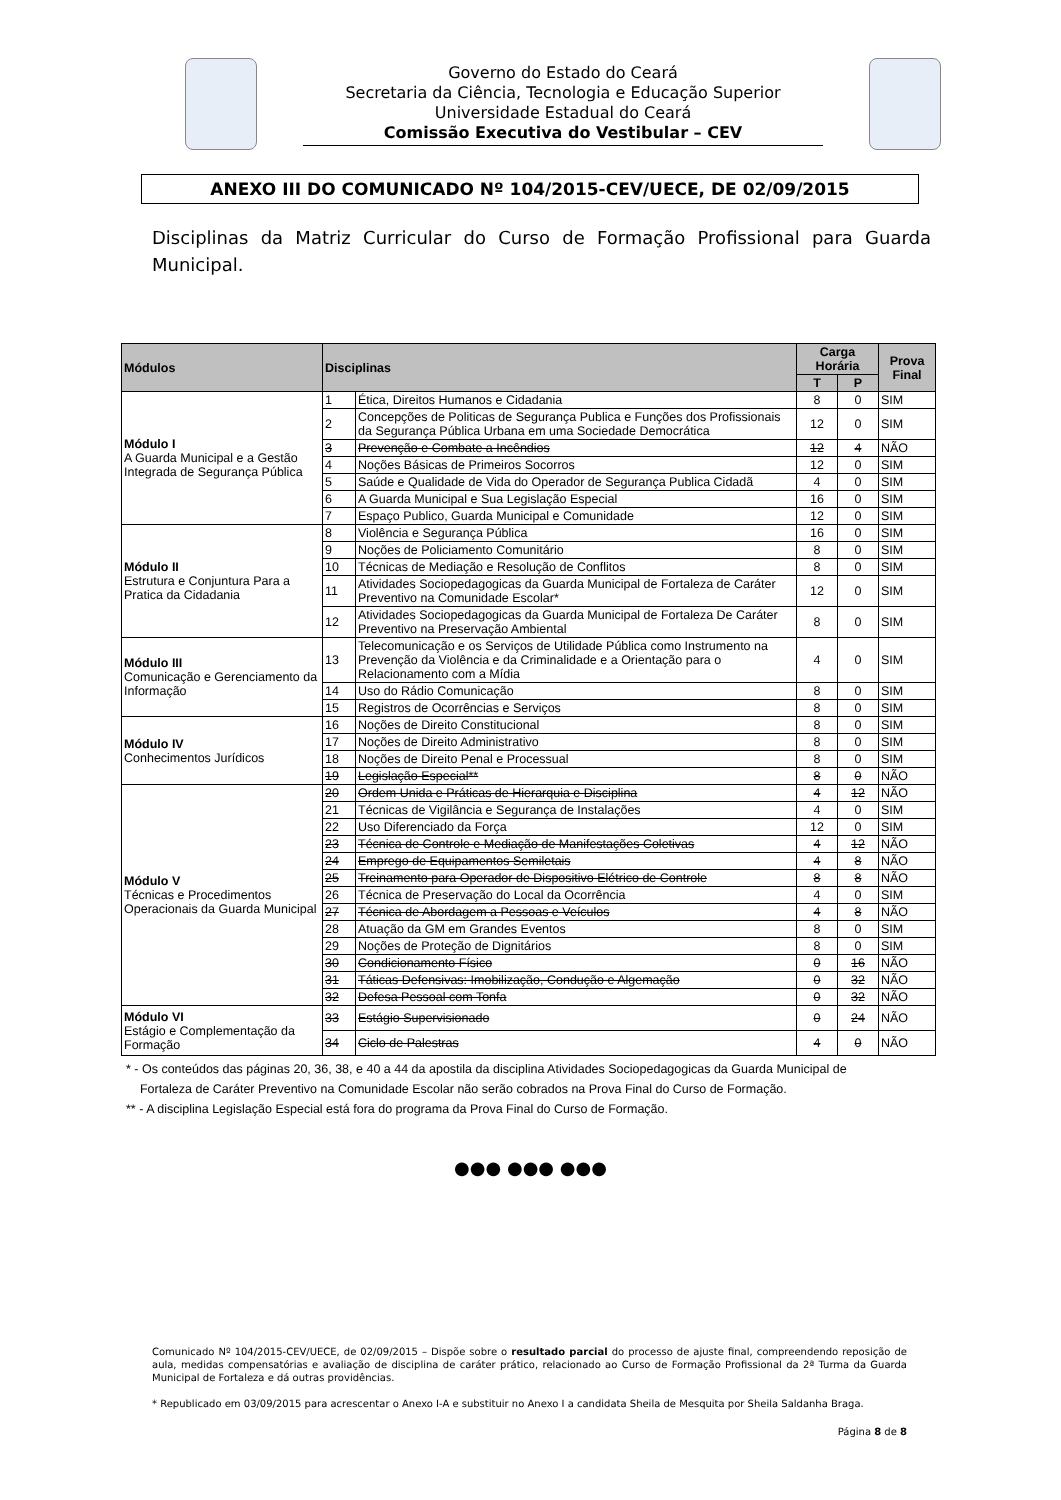Governo do Estado do Ceará
Secretaria da Ciência, Tecnologia e Educação Superior
Universidade Estadual do Ceará
Comissão Executiva do Vestibular – CEV
ANEXO III DO COMUNICADO Nº 104/2015-CEV/UECE, DE 02/09/2015
Disciplinas da Matriz Curricular do Curso de Formação Profissional para Guarda Municipal.
| Módulos | Disciplinas | | Carga Horária | | Prova Final |
| --- | --- | --- | --- | --- | --- |
| | | | T | P | |
| Módulo I A Guarda Municipal e a Gestão Integrada de Segurança Pública | 1 | Ética, Direitos Humanos e Cidadania | 8 | 0 | SIM |
| | 2 | Concepções de Politicas de Segurança Publica e Funções dos Profissionais da Segurança Pública Urbana em uma Sociedade Democrática | 12 | 0 | SIM |
| | 3 | Prevenção e Combate a Incêndios | 12 | 4 | NÃO |
| | 4 | Noções Básicas de Primeiros Socorros | 12 | 0 | SIM |
| | 5 | Saúde e Qualidade de Vida do Operador de Segurança Publica Cidadã | 4 | 0 | SIM |
| | 6 | A Guarda Municipal e Sua Legislação Especial | 16 | 0 | SIM |
| | 7 | Espaço Publico, Guarda Municipal e Comunidade | 12 | 0 | SIM |
| Módulo II Estrutura e Conjuntura Para a Pratica da Cidadania | 8 | Violência e Segurança Pública | 16 | 0 | SIM |
| | 9 | Noções de Policiamento Comunitário | 8 | 0 | SIM |
| | 10 | Técnicas de Mediação e Resolução de Conflitos | 8 | 0 | SIM |
| | 11 | Atividades Sociopedagogicas da Guarda Municipal de Fortaleza de Caráter Preventivo na Comunidade Escolar* | 12 | 0 | SIM |
| | 12 | Atividades Sociopedagogicas da Guarda Municipal de Fortaleza De Caráter Preventivo na Preservação Ambiental | 8 | 0 | SIM |
| Módulo III Comunicação e Gerenciamento da Informação | 13 | Telecomunicação e os Serviços de Utilidade Pública como Instrumento na Prevenção da Violência e da Criminalidade e a Orientação para o Relacionamento com a Mídia | 4 | 0 | SIM |
| | 14 | Uso do Rádio Comunicação | 8 | 0 | SIM |
| | 15 | Registros de Ocorrências e Serviços | 8 | 0 | SIM |
| Módulo IV Conhecimentos Jurídicos | 16 | Noções de Direito Constitucional | 8 | 0 | SIM |
| | 17 | Noções de Direito Administrativo | 8 | 0 | SIM |
| | 18 | Noções de Direito Penal e Processual | 8 | 0 | SIM |
| | 19 | Legislação Especial** | 8 | 0 | NÃO |
| Módulo V Técnicas e Procedimentos Operacionais da Guarda Municipal | 20 | Ordem Unida e Práticas de Hierarquia e Disciplina | 4 | 12 | NÃO |
| | 21 | Técnicas de Vigilância e Segurança de Instalações | 4 | 0 | SIM |
| | 22 | Uso Diferenciado da Força | 12 | 0 | SIM |
| | 23 | Técnica de Controle e Mediação de Manifestações Coletivas | 4 | 12 | NÃO |
| | 24 | Emprego de Equipamentos Semiletais | 4 | 8 | NÃO |
| | 25 | Treinamento para Operador de Dispositivo Elétrico de Controle | 8 | 8 | NÃO |
| | 26 | Técnica de Preservação do Local da Ocorrência | 4 | 0 | SIM |
| | 27 | Técnica de Abordagem a Pessoas e Veículos | 4 | 8 | NÃO |
| | 28 | Atuação da GM em Grandes Eventos | 8 | 0 | SIM |
| | 29 | Noções de Proteção de Dignitários | 8 | 0 | SIM |
| | 30 | Condicionamento Físico | 0 | 16 | NÃO |
| | 31 | Táticas Defensivas: Imobilização, Condução e Algemação | 0 | 32 | NÃO |
| | 32 | Defesa Pessoal com Tonfa | 0 | 32 | NÃO |
| Módulo VI Estágio e Complementação da Formação | 33 | Estágio Supervisionado | 0 | 24 | NÃO |
| | 34 | Ciclo de Palestras | 4 | 0 | NÃO |
* - Os conteúdos das páginas 20, 36, 38, e 40 a 44 da apostila da disciplina Atividades Sociopedagogicas da Guarda Municipal de
Fortaleza de Caráter Preventivo na Comunidade Escolar não serão cobrados na Prova Final do Curso de Formação.
** - A disciplina Legislação Especial está fora do programa da Prova Final do Curso de Formação.
●●● ●●● ●●●
Comunicado Nº 104/2015-CEV/UECE, de 02/09/2015 – Dispõe sobre o resultado parcial do processo de ajuste final, compreendendo reposição de aula, medidas compensatórias e avaliação de disciplina de caráter prático, relacionado ao Curso de Formação Profissional da 2ª Turma da Guarda Municipal de Fortaleza e dá outras providências.
* Republicado em 03/09/2015 para acrescentar o Anexo I-A e substituir no Anexo I a candidata Sheila de Mesquita por Sheila Saldanha Braga.
Página 8 de 8